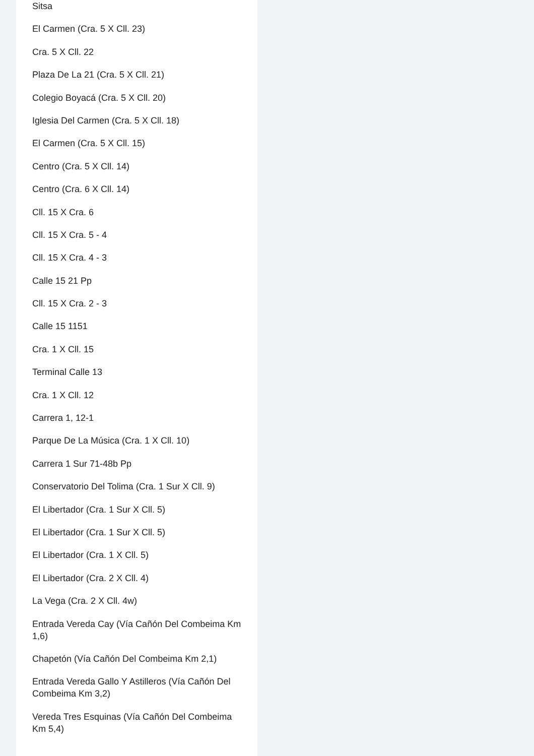Sitsa
El Carmen (Cra. 5 X Cll. 23)
Cra. 5 X Cll. 22
Plaza De La 21 (Cra. 5 X Cll. 21)
Colegio Boyacá (Cra. 5 X Cll. 20)
Iglesia Del Carmen (Cra. 5 X Cll. 18)
El Carmen (Cra. 5 X Cll. 15)
Centro (Cra. 5 X Cll. 14)
Centro (Cra. 6 X Cll. 14)
Cll. 15 X Cra. 6
Cll. 15 X Cra. 5 - 4
Cll. 15 X Cra. 4 - 3
Calle 15 21 Pp
Cll. 15 X Cra. 2 - 3
Calle 15 1151
Cra. 1 X Cll. 15
Terminal Calle 13
Cra. 1 X Cll. 12
Carrera 1, 12-1
Parque De La Música (Cra. 1 X Cll. 10)
Carrera 1 Sur 71-48b Pp
Conservatorio Del Tolima (Cra. 1 Sur X Cll. 9)
El Libertador (Cra. 1 Sur X Cll. 5)
El Libertador (Cra. 1 Sur X Cll. 5)
El Libertador (Cra. 1 X Cll. 5)
El Libertador (Cra. 2 X Cll. 4)
La Vega (Cra. 2 X Cll. 4w)
Entrada Vereda Cay (Vía Cañón Del Combeima Km 1,6)
Chapetón (Vía Cañón Del Combeima Km 2,1)
Entrada Vereda Gallo Y Astilleros (Vía Cañón Del Combeima Km 3,2)
Vereda Tres Esquinas (Vía Cañón Del Combeima Km 5,4)